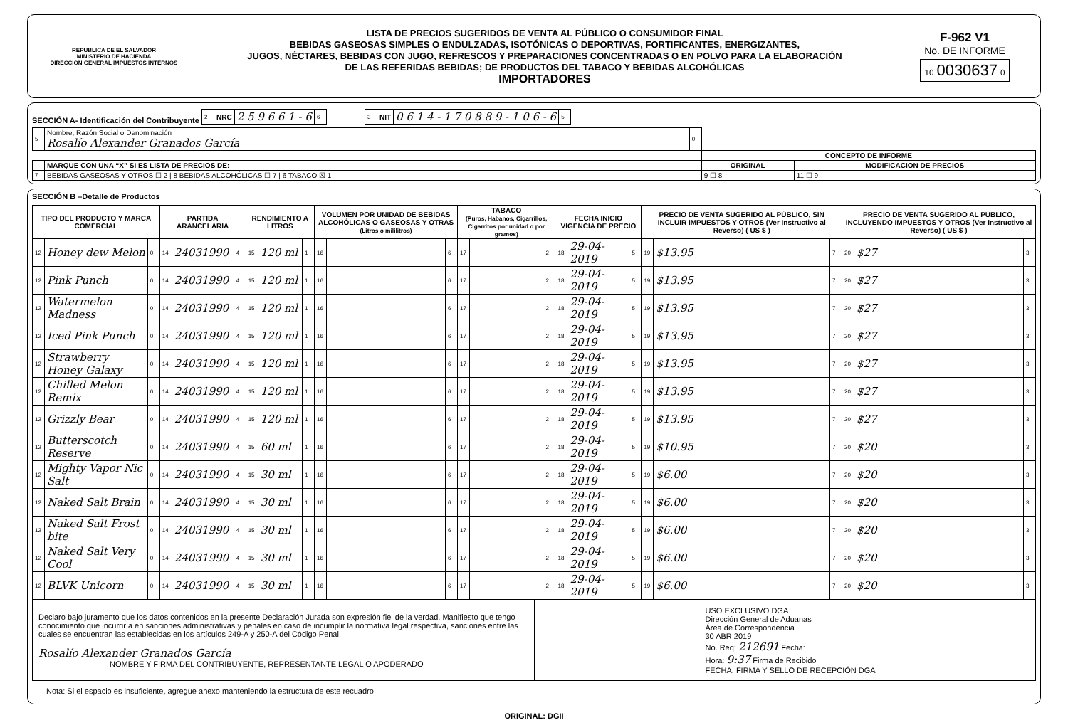REPUBLICA DE EL SALVADOR
MINISTERIO DE HACIENDA
DIRECCION GENERAL IMPUESTOS INTERNOS
LISTA DE PRECIOS SUGERIDOS DE VENTA AL PÚBLICO O CONSUMIDOR FINAL
BEBIDAS GASEOSAS SIMPLES O ENDULZADAS, ISOTÓNICAS O DEPORTIVAS, FORTIFICANTES, ENERGIZANTES,
JUGOS, NÉCTARES, BEBIDAS CON JUGO, REFRESCOS Y PREPARACIONES CONCENTRADAS O EN POLVO PARA LA ELABORACIÓN
DE LAS REFERIDAS BEBIDAS; DE PRODUCTOS DEL TABACO Y BEBIDAS ALCOHÓLICAS
IMPORTADORES
F-962 V1
No. DE INFORME
10 0030637 0
SECCIÓN A- Identificación del Contribuyente
| 2 | NRC | 2 5 9 6 6 1 - 6 | 6 |
| 3 | NIT | 0 6 1 4 - 1 7 0 8 8 9 - 1 0 6 - 6 | 5 |
| 5 | Nombre, Razón Social o Denominación Rosalío Alexander Granados García | 0 | | |
| | | | CONCEPTO DE INFORME | |
| | MARQUE CON UNA “X” SI ES LISTA DE PRECIOS DE: | | ORIGINAL | MODIFICACION DE PRECIOS |
| 7 | BEBIDAS GASEOSAS Y OTROS ☐ 2 / 8 BEBIDAS ALCOHÓLICAS ☐ 7 / 6 TABACO ☒ 1 | | 9 ☐ 8 | 11 ☐ 9 |
SECCIÓN B –Detalle de Productos
| TIPO DEL PRODUCTO Y MARCA COMERCIAL | | | PARTIDA ARANCELARIA | | | RENDIMIENTO A LITROS | | | VOLUMEN POR UNIDAD DE BEBIDAS ALCOHÓLICAS O GASEOSAS Y OTRAS (Litros o mililitros) | | | TABACO (Puros, Habanos, Cigarrillos, Cigarritos por unidad o por gramos) | | | FECHA INICIO VIGENCIA DE PRECIO | | | PRECIO DE VENTA SUGERIDO AL PÚBLICO, SIN INCLUIR IMPUESTOS Y OTROS (Ver Instructivo al Reverso) ( US $ ) | | | PRECIO DE VENTA SUGERIDO AL PÚBLICO, INCLUYENDO IMPUESTOS Y OTROS (Ver Instructivo al Reverso) ( US $ ) | | |
| --- | --- | --- | --- | --- | --- | --- | --- | --- | --- | --- | --- | --- | --- | --- | --- | --- | --- | --- | --- | --- | --- | --- | --- |
| 12 | Honey dew Melon | 0 | 14 | 24031990 | 4 | 15 | 120 ml | 1 | 16 | | 6 | 17 | | 2 | 18 | 29-04-2019 | 5 | 19 | $13.95 | 7 | 20 | $27 | 3 |
| 12 | Pink Punch | 0 | 14 | 24031990 | 4 | 15 | 120 ml | 1 | 16 | | 6 | 17 | | 2 | 18 | 29-04-2019 | 5 | 19 | $13.95 | 7 | 20 | $27 | 3 |
| 12 | Watermelon Madness | 0 | 14 | 24031990 | 4 | 15 | 120 ml | 1 | 16 | | 6 | 17 | | 2 | 18 | 29-04-2019 | 5 | 19 | $13.95 | 7 | 20 | $27 | 3 |
| 12 | Iced Pink Punch | 0 | 14 | 24031990 | 4 | 15 | 120 ml | 1 | 16 | | 6 | 17 | | 2 | 18 | 29-04-2019 | 5 | 19 | $13.95 | 7 | 20 | $27 | 3 |
| 12 | Strawberry Honey Galaxy | 0 | 14 | 24031990 | 4 | 15 | 120 ml | 1 | 16 | | 6 | 17 | | 2 | 18 | 29-04-2019 | 5 | 19 | $13.95 | 7 | 20 | $27 | 3 |
| 12 | Chilled Melon Remix | 0 | 14 | 24031990 | 4 | 15 | 120 ml | 1 | 16 | | 6 | 17 | | 2 | 18 | 29-04-2019 | 5 | 19 | $13.95 | 7 | 20 | $27 | 3 |
| 12 | Grizzly Bear | 0 | 14 | 24031990 | 4 | 15 | 120 ml | 1 | 16 | | 6 | 17 | | 2 | 18 | 29-04-2019 | 5 | 19 | $13.95 | 7 | 20 | $27 | 3 |
| 12 | Butterscotch Reserve | 0 | 14 | 24031990 | 4 | 15 | 60 ml | 1 | 16 | | 6 | 17 | | 2 | 18 | 29-04-2019 | 5 | 19 | $10.95 | 7 | 20 | $20 | 3 |
| 12 | Mighty Vapor Nic Salt | 0 | 14 | 24031990 | 4 | 15 | 30 ml | 1 | 16 | | 6 | 17 | | 2 | 18 | 29-04-2019 | 5 | 19 | $6.00 | 7 | 20 | $20 | 3 |
| 12 | Naked Salt Brain | 0 | 14 | 24031990 | 4 | 15 | 30 ml | 1 | 16 | | 6 | 17 | | 2 | 18 | 29-04-2019 | 5 | 19 | $6.00 | 7 | 20 | $20 | 3 |
| 12 | Naked Salt Frost bite | 0 | 14 | 24031990 | 4 | 15 | 30 ml | 1 | 16 | | 6 | 17 | | 2 | 18 | 29-04-2019 | 5 | 19 | $6.00 | 7 | 20 | $20 | 3 |
| 12 | Naked Salt Very Cool | 0 | 14 | 24031990 | 4 | 15 | 30 ml | 1 | 16 | | 6 | 17 | | 2 | 18 | 29-04-2019 | 5 | 19 | $6.00 | 7 | 20 | $20 | 3 |
| 12 | BLVK Unicorn | 0 | 14 | 24031990 | 4 | 15 | 30 ml | 1 | 16 | | 6 | 17 | | 2 | 18 | 29-04-2019 | 5 | 19 | $6.00 | 7 | 20 | $20 | 3 |
| Declaro bajo juramento que los datos contenidos en la presente Declaración Jurada son expresión fiel de la verdad. Manifiesto que tengo conocimiento que incurriría en sanciones administrativas y penales en caso de incumplir la normativa legal respectiva, sanciones entre las cuales se encuentran las establecidas en los artículos 249-A y 250-A del Código Penal. Rosalío Alexander Granados García NOMBRE Y FIRMA DEL CONTRIBUYENTE, REPRESENTANTE LEGAL O APODERADO | USO EXCLUSIVO DGA Dirección General de Aduanas Área de Correspondencia 30 ABR 2019 No. Req: 212691 Fecha: Hora: 9:37 Firma de Recibido FECHA, FIRMA Y SELLO DE RECEPCIÓN DGA |
Nota: Si el espacio es insuficiente, agregue anexo manteniendo la estructura de este recuadro
ORIGINAL: DGII